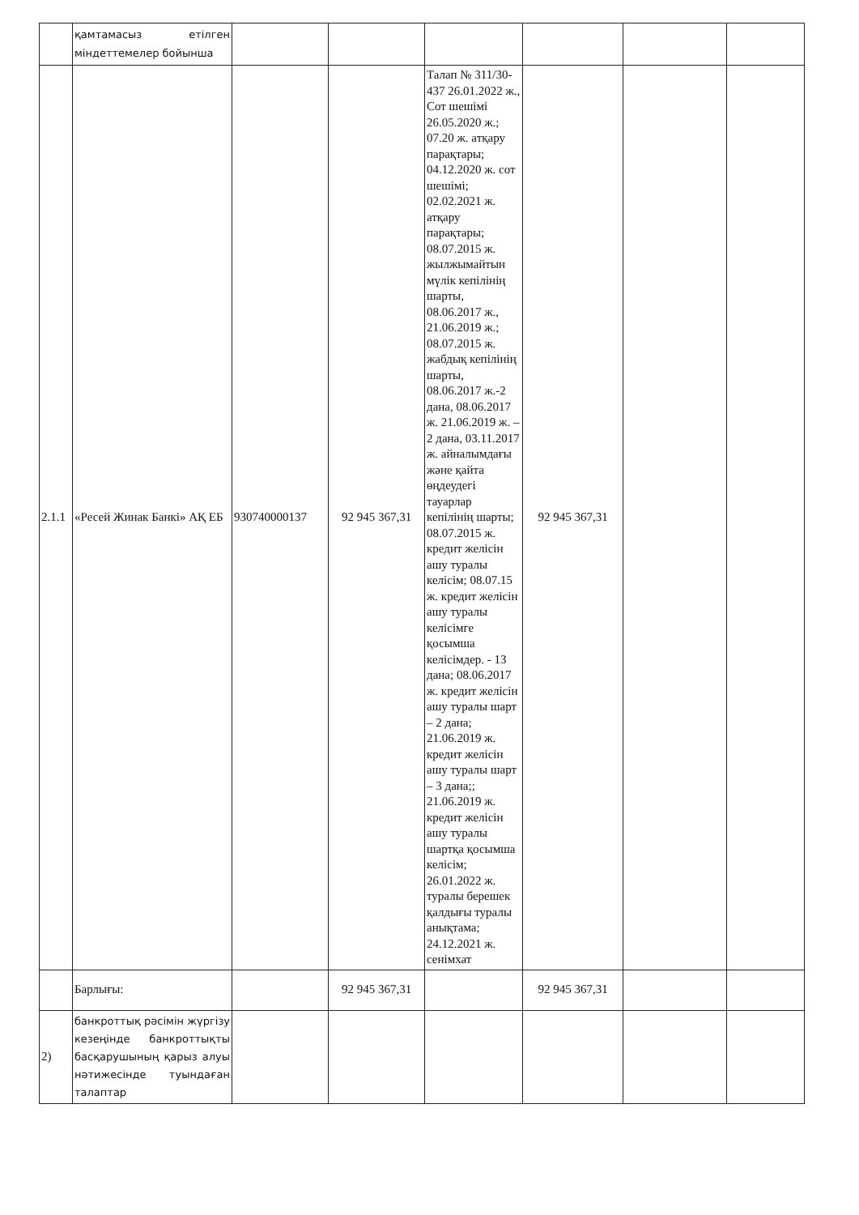| | қамтамасыз етілген міндеттемелер бойынша | | | | | | |
| 2.1.1 | «Ресей Жинак Банкі» АҚ ЕБ | 930740000137 | 92 945 367,31 | Талап № 311/30-437 26.01.2022 ж., Сот шешімі 26.05.2020 ж.; 07.20 ж. атқару парақтары; 04.12.2020 ж. сот шешімі; 02.02.2021 ж. атқару парақтары; 08.07.2015 ж. жылжымайтын мүлік кепілінің шарты, 08.06.2017 ж., 21.06.2019 ж.; 08.07.2015 ж. жабдық кепілінің шарты, 08.06.2017 ж.-2 дана, 08.06.2017 ж. 21.06.2019 ж. – 2 дана, 03.11.2017 ж. айналымдағы және қайта өңдеудегі тауарлар кепілінің шарты; 08.07.2015 ж. кредит желісін ашу туралы келісім; 08.07.15 ж. кредит желісін ашу туралы келісімге қосымша келісімдер. - 13 дана; 08.06.2017 ж. кредит желісін ашу туралы шарт – 2 дана; 21.06.2019 ж. кредит желісін ашу туралы шарт – 3 дана;; 21.06.2019 ж. кредит желісін ашу туралы шартқа қосымша келісім; 26.01.2022 ж. туралы берешек қалдығы туралы анықтама; 24.12.2021 ж. сенімхат | 92 945 367,31 | | |
| | Барлығы: | | 92 945 367,31 | | 92 945 367,31 | | |
| 2) | банкроттық рәсімін жүргізу кезеңінде банкроттықты басқарушының қарыз алуы нәтижесінде туындаған талаптар | | | | | | |